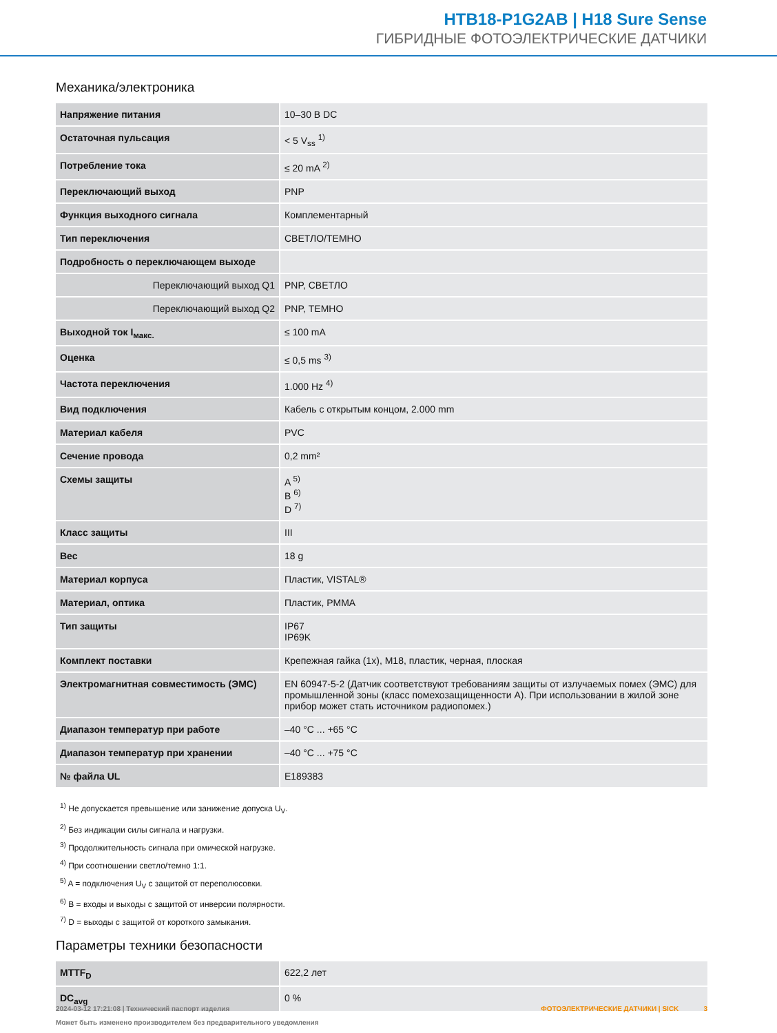HTB18-P1G2AB | H18 Sure Sense
ГИБРИДНЫЕ ФОТОЭЛЕКТРИЧЕСКИЕ ДАТЧИКИ
Механика/электроника
| Напряжение питания | 10–30 В DC |
| Остаточная пульсация | < 5 V<sub>ss</sub> <sup>1)</sup> |
| Потребление тока | ≤ 20 mA <sup>2)</sup> |
| Переключающий выход | PNP |
| Функция выходного сигнала | Комплементарный |
| Тип переключения | СВЕТЛО/ТЕМНО |
| Подробность о переключающем выходе | |
| Переключающий выход Q1 | PNP, СВЕТЛО |
| Переключающий выход Q2 | PNP, ТЕМНО |
| Выходной ток I<sub>макс.</sub> | ≤ 100 mA |
| Оценка | ≤ 0,5 ms <sup>3)</sup> |
| Частота переключения | 1.000 Hz <sup>4)</sup> |
| Вид подключения | Кабель с открытым концом, 2.000 mm |
| Материал кабеля | PVC |
| Сечение провода | 0,2 mm² |
| Схемы защиты | A <sup>5)</sup> B <sup>6)</sup> D <sup>7)</sup> |
| Класс защиты | III |
| Вес | 18 g |
| Материал корпуса | Пластик, VISTAL® |
| Материал, оптика | Пластик, PMMA |
| Тип защиты | IP67 IP69K |
| Комплект поставки | Крепежная гайка (1x), M18, пластик, черная, плоская |
| Электромагнитная совместимость (ЭМС) | EN 60947-5-2 (Датчик соответствуют требованиям защиты от излучаемых помех (ЭМС) для промышленной зоны (класс помехозащищенности A). При использовании в жилой зоне прибор может стать источником радиопомех.) |
| Диапазон температур при работе | –40 °C ... +65 °C |
| Диапазон температур при хранении | –40 °C ... +75 °C |
| № файла UL | E189383 |
<sup>1)</sup> Не допускается превышение или занижение допуска U<sub>V</sub>.
<sup>2)</sup> Без индикации силы сигнала и нагрузки.
<sup>3)</sup> Продолжительность сигнала при омической нагрузке.
<sup>4)</sup> При соотношении светло/темно 1:1.
<sup>5)</sup> A = подключения U<sub>V</sub> с защитой от переполюсовки.
<sup>6)</sup> B = входы и выходы с защитой от инверсии полярности.
<sup>7)</sup> D = выходы с защитой от короткого замыкания.
Параметры техники безопасности
| MTTF<sub>D</sub> | 622,2 лет |
| DC<sub>avg</sub> | 0 % |
2024-03-12 17:21:08 | Технический паспорт изделия
Может быть изменено производителем без предварительного уведомления
ФОТОЭЛЕКТРИЧЕСКИЕ ДАТЧИКИ | SICK 3